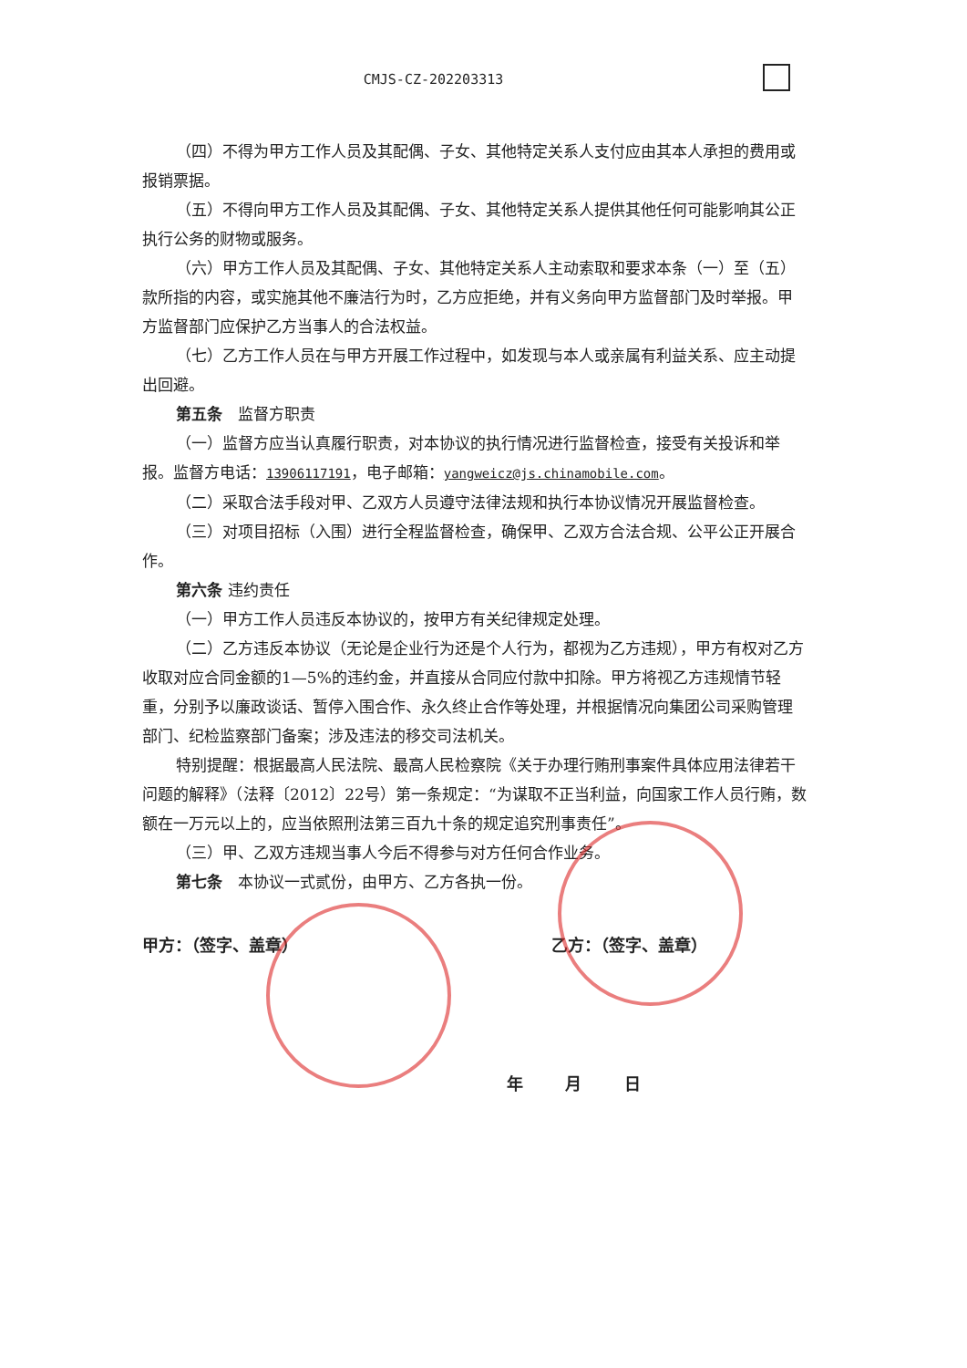CMJS-CZ-202203313
（四）不得为甲方工作人员及其配偶、子女、其他特定关系人支付应由其本人承担的费用或报销票据。
（五）不得向甲方工作人员及其配偶、子女、其他特定关系人提供其他任何可能影响其公正执行公务的财物或服务。
（六）甲方工作人员及其配偶、子女、其他特定关系人主动索取和要求本条（一）至（五）款所指的内容，或实施其他不廉洁行为时，乙方应拒绝，并有义务向甲方监督部门及时举报。甲方监督部门应保护乙方当事人的合法权益。
（七）乙方工作人员在与甲方开展工作过程中，如发现与本人或亲属有利益关系、应主动提出回避。
第五条　监督方职责
（一）监督方应当认真履行职责，对本协议的执行情况进行监督检查，接受有关投诉和举报。监督方电话：13906117191，电子邮箱：yangweicz@js.chinamobile.com。
（二）采取合法手段对甲、乙双方人员遵守法律法规和执行本协议情况开展监督检查。
（三）对项目招标（入围）进行全程监督检查，确保甲、乙双方合法合规、公平公正开展合作。
第六条 违约责任
（一）甲方工作人员违反本协议的，按甲方有关纪律规定处理。
（二）乙方违反本协议（无论是企业行为还是个人行为，都视为乙方违规），甲方有权对乙方收取对应合同金额的1—5%的违约金，并直接从合同应付款中扣除。甲方将视乙方违规情节轻重，分别予以廉政谈话、暂停入围合作、永久终止合作等处理，并根据情况向集团公司采购管理部门、纪检监察部门备案；涉及违法的移交司法机关。
特别提醒：根据最高人民法院、最高人民检察院《关于办理行贿刑事案件具体应用法律若干问题的解释》（法释〔2012〕22号）第一条规定：“为谋取不正当利益，向国家工作人员行贿，数额在一万元以上的，应当依照刑法第三百九十条的规定追究刑事责任”。
（三）甲、乙双方违规当事人今后不得参与对方任何合作业务。
第七条　本协议一式贰份，由甲方、乙方各执一份。
甲方：（签字、盖章） 乙方：（签字、盖章）
年 月 日